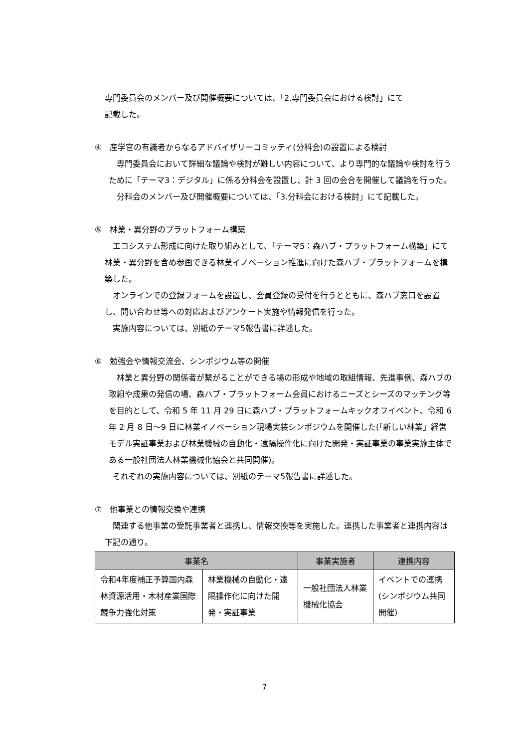専門委員会のメンバー及び開催概要については、「2.専門委員会における検討」にて
記載した。
④　産学官の有識者からなるアドバイザリーコミッティ(分科会)の設置による検討
専門委員会において詳細な議論や検討が難しい内容について、より専門的な議論や検討を行うために「テーマ3：デジタル」に係る分科会を設置し、計 3 回の会合を開催して議論を行った。
分科会のメンバー及び開催概要については、「3.分科会における検討」にて記載した。
⑤　林業・異分野のプラットフォーム構築
エコシステム形成に向けた取り組みとして、「テーマ5：森ハブ・プラットフォーム構築」にて林業・異分野を含め参画できる林業イノベーション推進に向けた森ハブ・プラットフォームを構築した。
オンラインでの登録フォームを設置し、会員登録の受付を行うとともに、森ハブ窓口を設置し、問い合わせ等への対応およびアンケート実施や情報発信を行った。
実施内容については、別紙のテーマ5報告書に詳述した。
⑥　勉強会や情報交流会、シンポジウム等の開催
林業と異分野の関係者が繋がることができる場の形成や地域の取組情報、先進事例、森ハブの取組や成果の発信の場、森ハブ・プラットフォーム会員におけるニーズとシーズのマッチング等を目的として、令和 5 年 11 月 29 日に森ハブ・プラットフォームキックオフイベント、令和 6 年 2 月 8 日～9 日に林業イノベーション現場実装シンポジウムを開催した(「新しい林業」経営モデル実証事業および林業機械の自動化・遠隔操作化に向けた開発・実証事業の事業実施主体である一般社団法人林業機械化協会と共同開催)。
それぞれの実施内容については、別紙のテーマ5報告書に詳述した。
⑦　他事業との情報交換や連携
関連する他事業の受託事業者と連携し、情報交換等を実施した。連携した事業者と連携内容は下記の通り。
| 事業名 | | 事業実施者 | 連携内容 |
| --- | --- | --- | --- |
| 令和4年度補正予算国内森林資源活用・木材産業国際競争力強化対策 | 林業機械の自動化・遠隔操作化に向けた開発・実証事業 | 一般社団法人林業機械化協会 | イベントでの連携(シンポジウム共同開催) |
7